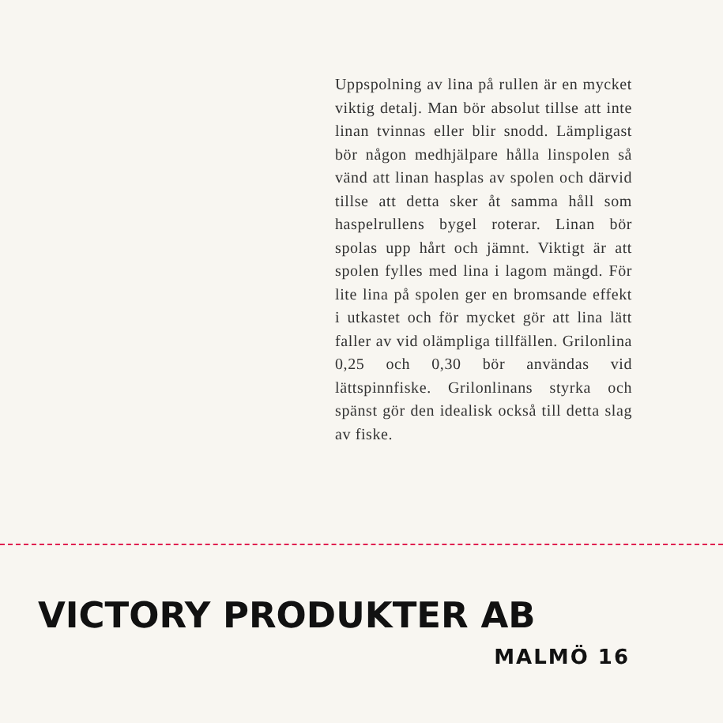Uppspolning av lina på rullen är en mycket viktig detalj. Man bör absolut tillse att inte linan tvinnas eller blir snodd. Lämpligast bör någon medhjälpare hålla linspolen så vänd att linan hasplas av spolen och därvid tillse att detta sker åt samma håll som haspelrullens bygel roterar. Linan bör spolas upp hårt och jämnt. Viktigt är att spolen fylles med lina i lagom mängd. För lite lina på spolen ger en bromsande effekt i utkastet och för mycket gör att lina lätt faller av vid olämpliga tillfällen. Grilonlina 0,25 och 0,30 bör användas vid lättspinnfiske. Grilonlinans styrka och spänst gör den idealisk också till detta slag av fiske.
VICTORY PRODUKTER AB
MALMÖ 16